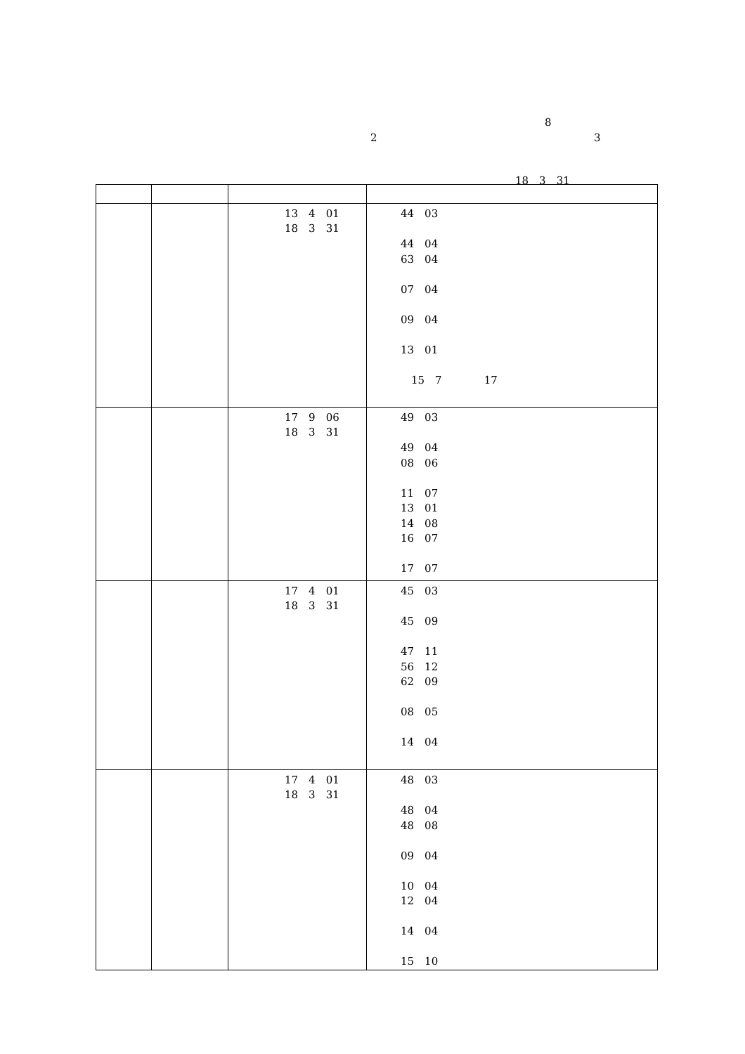8
2 3
18　3　31
| | | 13 4 01 18 3 31 | 44 03 44 04 63 04 07 04 09 04 13 01 15 7 17 |
| | | 17 9 06 18 3 31 | 49 03 49 04 08 06 11 07 13 01 14 08 16 07 17 07 |
| | | 17 4 01 18 3 31 | 45 03 45 09 47 11 56 12 62 09 08 05 14 04 |
| | | 17 4 01 18 3 31 | 48 03 48 04 48 08 09 04 10 04 12 04 14 04 15 10 |